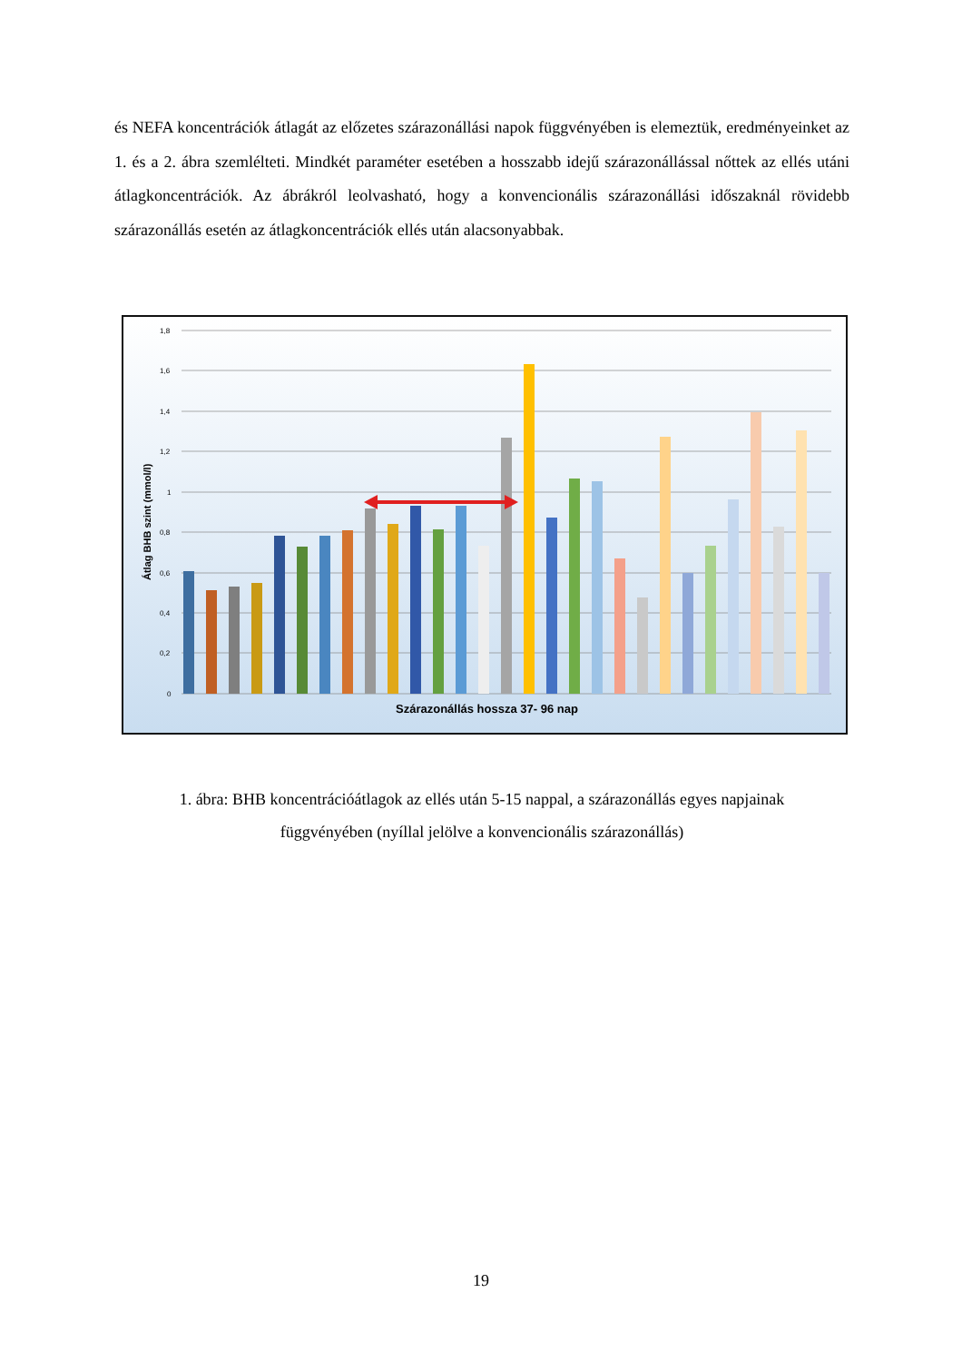és NEFA koncentrációk átlagát az előzetes szárazonállási napok függvényében is elemeztük, eredményeinket az 1. és a 2. ábra szemlélteti. Mindkét paraméter esetében a hosszabb idejű szárazonállással nőttek az ellés utáni átlagkoncentrációk. Az ábrákról leolvasható, hogy a konvencionális szárazonállási időszaknál rövidebb szárazonállás esetén az átlagkoncentrációk ellés után alacsonyabbak.
1,8
1,6
1,4
1,2
1
0,8
0,6
0,4
0,2
0
Átlag BHB szint (mmol/l)
Szárazonállás hossza 37- 96 nap
1. ábra: BHB koncentrációátlagok az ellés után 5-15 nappal, a szárazonállás egyes napjainak
függvényében (nyíllal jelölve a konvencionális szárazonállás)
19